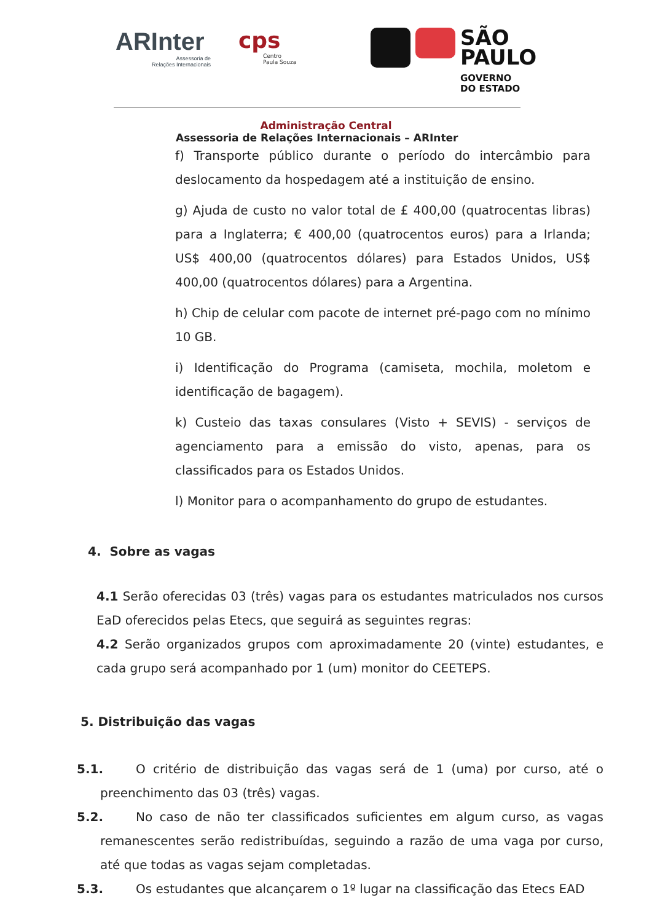ARInter
Assessoria de
Relações Internacionais
cps
Centro
Paula Souza
SÃO
PAULO
GOVERNO
DO ESTADO
Administração Central
Assessoria de Relações Internacionais – ARInter
f) Transporte público durante o período do intercâmbio para deslocamento da hospedagem até a instituição de ensino.
g) Ajuda de custo no valor total de £ 400,00 (quatrocentas libras) para a Inglaterra; € 400,00 (quatrocentos euros) para a Irlanda; US$ 400,00 (quatrocentos dólares) para Estados Unidos, US$ 400,00 (quatrocentos dólares) para a Argentina.
h) Chip de celular com pacote de internet pré-pago com no mínimo 10 GB.
i) Identificação do Programa (camiseta, mochila, moletom e identificação de bagagem).
k) Custeio das taxas consulares (Visto + SEVIS) - serviços de agenciamento para a emissão do visto, apenas, para os classificados para os Estados Unidos.
l) Monitor para o acompanhamento do grupo de estudantes.
4. Sobre as vagas
4.1 Serão oferecidas 03 (três) vagas para os estudantes matriculados nos cursos EaD oferecidos pelas Etecs, que seguirá as seguintes regras:
4.2 Serão organizados grupos com aproximadamente 20 (vinte) estudantes, e cada grupo será acompanhado por 1 (um) monitor do CEETEPS.
5. Distribuição das vagas
5.1. O critério de distribuição das vagas será de 1 (uma) por curso, até o preenchimento das 03 (três) vagas.
5.2. No caso de não ter classificados suficientes em algum curso, as vagas remanescentes serão redistribuídas, seguindo a razão de uma vaga por curso, até que todas as vagas sejam completadas.
5.3. Os estudantes que alcançarem o 1º lugar na classificação das Etecs EAD